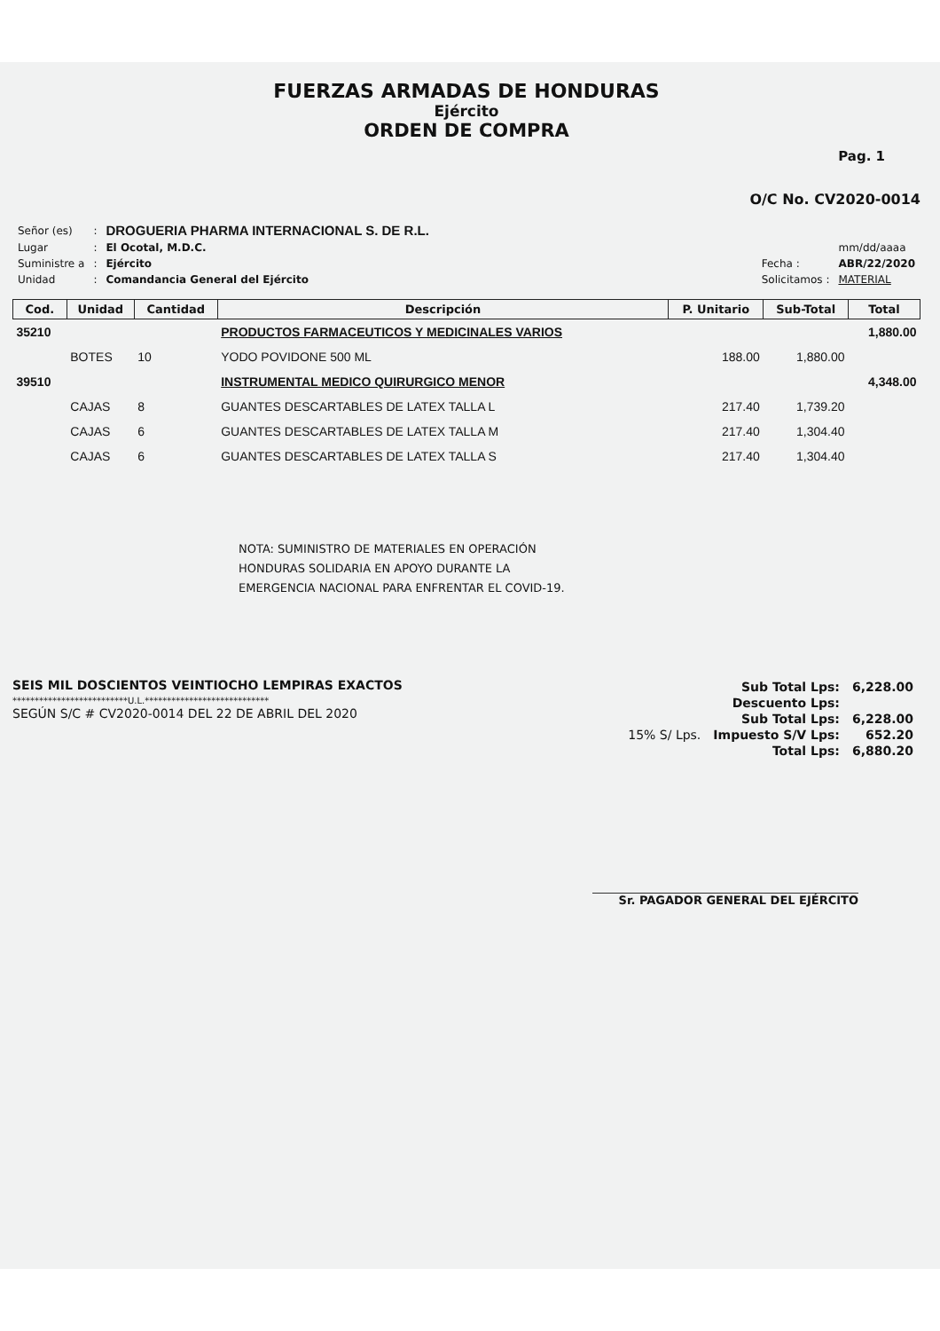FUERZAS ARMADAS DE HONDURAS
Ejército
ORDEN DE COMPRA
Pag. 1
O/C No. CV2020-0014
| Señor (es) | : | DROGUERIA PHARMA INTERNACIONAL S. DE R.L. |
| Lugar | : | El Ocotal, M.D.C. |
| Suministre a | : | Ejército |
| Unidad | : | Comandancia General del Ejército |
| | mm/dd/aaaa |
| Fecha : | ABR/22/2020 |
| Solicitamos : | MATERIAL |
| Cod. | Unidad | Cantidad | Descripción | P. Unitario | Sub-Total | Total |
| --- | --- | --- | --- | --- | --- | --- |
| 35210 | | | PRODUCTOS FARMACEUTICOS Y MEDICINALES VARIOS | | | 1,880.00 |
| | BOTES | 10 | YODO POVIDONE 500 ML | 188.00 | 1,880.00 | |
| 39510 | | | INSTRUMENTAL MEDICO QUIRURGICO MENOR | | | 4,348.00 |
| | CAJAS | 8 | GUANTES DESCARTABLES DE LATEX TALLA L | 217.40 | 1,739.20 | |
| | CAJAS | 6 | GUANTES DESCARTABLES DE LATEX TALLA M | 217.40 | 1,304.40 | |
| | CAJAS | 6 | GUANTES DESCARTABLES DE LATEX TALLA S | 217.40 | 1,304.40 | |
NOTA: SUMINISTRO DE MATERIALES EN OPERACIÓN
HONDURAS SOLIDARIA EN APOYO DURANTE LA
EMERGENCIA NACIONAL PARA ENFRENTAR EL COVID-19.
SEIS MIL DOSCIENTOS VEINTIOCHO LEMPIRAS EXACTOS
**************************U.L.****************************
SEGÚN S/C # CV2020-0014 DEL 22 DE ABRIL DEL 2020
| | Sub Total Lps: | 6,228.00 |
| | Descuento Lps: | |
| | Sub Total Lps: | 6,228.00 |
| 15% S/ Lps. | Impuesto S/V Lps: | 652.20 |
| | Total Lps: | 6,880.20 |
Sr. PAGADOR GENERAL DEL EJÉRCITO